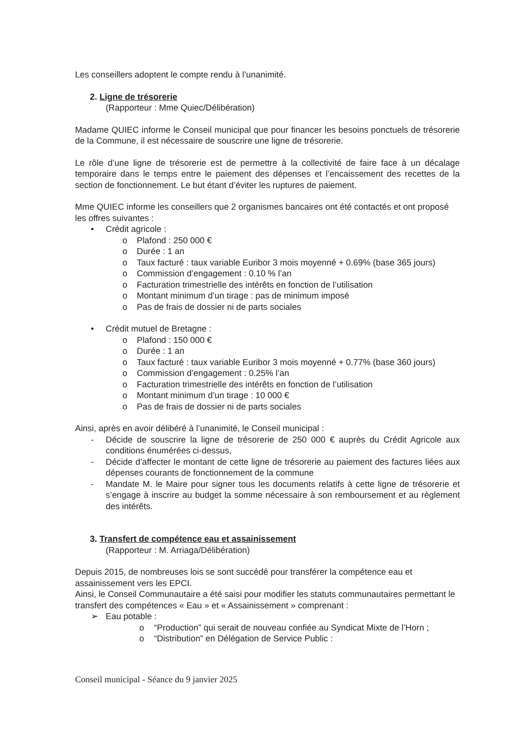Les conseillers adoptent le compte rendu à l’unanimité.
2. Ligne de trésorerie
(Rapporteur : Mme Quiec/Délibération)
Madame QUIEC informe le Conseil municipal que pour financer les besoins ponctuels de trésorerie de la Commune, il est nécessaire de souscrire une ligne de trésorerie.
Le rôle d’une ligne de trésorerie est de permettre à la collectivité de faire face à un décalage temporaire dans le temps entre le paiement des dépenses et l’encaissement des recettes de la section de fonctionnement. Le but étant d’éviter les ruptures de paiement.
Mme QUIEC informe les conseillers que 2 organismes bancaires ont été contactés et ont proposé les offres suivantes :
• Crédit agricole :
o Plafond : 250 000 €
o Durée : 1 an
o Taux facturé : taux variable Euribor 3 mois moyenné + 0.69% (base 365 jours)
o Commission d’engagement : 0.10 % l’an
o Facturation trimestrielle des intérêts en fonction de l’utilisation
o Montant minimum d’un tirage : pas de minimum imposé
o Pas de frais de dossier ni de parts sociales
• Crédit mutuel de Bretagne :
o Plafond : 150 000 €
o Durée : 1 an
o Taux facturé : taux variable Euribor 3 mois moyenné + 0.77% (base 360 jours)
o Commission d’engagement : 0.25% l’an
o Facturation trimestrielle des intérêts en fonction de l’utilisation
o Montant minimum d’un tirage : 10 000 €
o Pas de frais de dossier ni de parts sociales
Ainsi, après en avoir délibéré à l’unanimité, le Conseil municipal :
- Décide de souscrire la ligne de trésorerie de 250 000 € auprès du Crédit Agricole aux conditions énumérées ci-dessus,
- Décide d’affecter le montant de cette ligne de trésorerie au paiement des factures liées aux dépenses courants de fonctionnement de la commune
- Mandate M. le Maire pour signer tous les documents relatifs à cette ligne de trésorerie et s’engage à inscrire au budget la somme nécessaire à son remboursement et au règlement des intérêts.
3. Transfert de compétence eau et assainissement
(Rapporteur : M. Arriaga/Délibération)
Depuis 2015, de nombreuses lois se sont succédé pour transférer la compétence eau et assainissement vers les EPCI.
Ainsi, le Conseil Communautaire a été saisi pour modifier les statuts communautaires permettant le transfert des compétences « Eau » et « Assainissement » comprenant :
➢ Eau potable :
o “Production” qui serait de nouveau confiée au Syndicat Mixte de l’Horn ;
o “Distribution” en Délégation de Service Public :
Conseil municipal - Séance du 9 janvier 2025